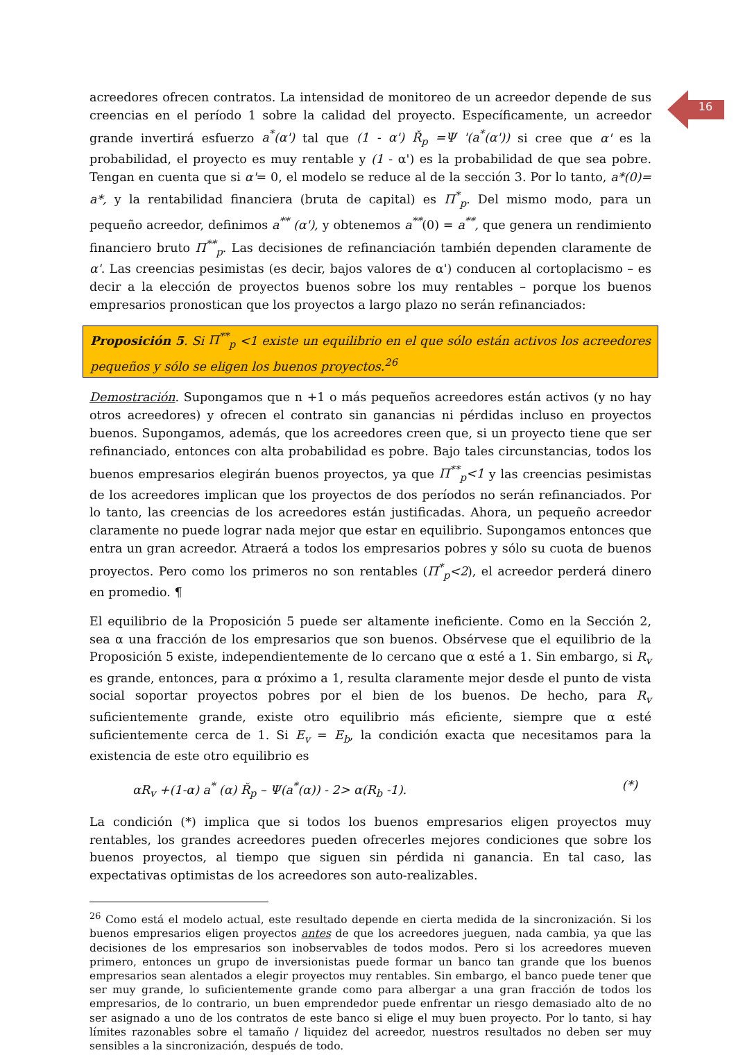16
acreedores ofrecen contratos. La intensidad de monitoreo de un acreedor depende de sus creencias en el período 1 sobre la calidad del proyecto. Específicamente, un acreedor grande invertirá esfuerzo a<sup>*</sup>(α') tal que (1 - α') Ř<sub>p</sub> =Ψ '(a<sup>*</sup>(α')) si cree que α' es la probabilidad, el proyecto es muy rentable y (1 - α') es la probabilidad de que sea pobre. Tengan en cuenta que si α'= 0, el modelo se reduce al de la sección 3. Por lo tanto, a*(0)= a*, y la rentabilidad financiera (bruta de capital) es Π<sup>*</sup><sub>p</sub>. Del mismo modo, para un pequeño acreedor, definimos a<sup>**</sup> (α'), y obtenemos a<sup>**</sup>(0) = a<sup>**</sup>, que genera un rendimiento financiero bruto Π<sup>**</sup><sub>p</sub>. Las decisiones de refinanciación también dependen claramente de α'. Las creencias pesimistas (es decir, bajos valores de α') conducen al cortoplacismo – es decir a la elección de proyectos buenos sobre los muy rentables – porque los buenos empresarios pronostican que los proyectos a largo plazo no serán refinanciados:
Proposición 5. Si Π<sup>**</sup><sub>p</sub> <1 existe un equilibrio en el que sólo están activos los acreedores pequeños y sólo se eligen los buenos proyectos.<sup>26</sup>
Demostración. Supongamos que n +1 o más pequeños acreedores están activos (y no hay otros acreedores) y ofrecen el contrato sin ganancias ni pérdidas incluso en proyectos buenos. Supongamos, además, que los acreedores creen que, si un proyecto tiene que ser refinanciado, entonces con alta probabilidad es pobre. Bajo tales circunstancias, todos los buenos empresarios elegirán buenos proyectos, ya que Π<sup>**</sup><sub>p</sub><1 y las creencias pesimistas de los acreedores implican que los proyectos de dos períodos no serán refinanciados. Por lo tanto, las creencias de los acreedores están justificadas. Ahora, un pequeño acreedor claramente no puede lograr nada mejor que estar en equilibrio. Supongamos entonces que entra un gran acreedor. Atraerá a todos los empresarios pobres y sólo su cuota de buenos proyectos. Pero como los primeros no son rentables (Π<sup>*</sup><sub>p</sub><2), el acreedor perderá dinero en promedio. ¶
El equilibrio de la Proposición 5 puede ser altamente ineficiente. Como en la Sección 2, sea α una fracción de los empresarios que son buenos. Obsérvese que el equilibrio de la Proposición 5 existe, independientemente de lo cercano que α esté a 1. Sin embargo, si R<sub>v</sub> es grande, entonces, para α próximo a 1, resulta claramente mejor desde el punto de vista social soportar proyectos pobres por el bien de los buenos. De hecho, para R<sub>v</sub> suficientemente grande, existe otro equilibrio más eficiente, siempre que α esté suficientemente cerca de 1. Si E<sub>v</sub> = E<sub>b</sub>, la condición exacta que necesitamos para la existencia de este otro equilibrio es
αR<sub>v</sub> +(1-α) a<sup>*</sup> (α) Ř<sub>p</sub> – Ψ(a<sup>*</sup>(α)) - 2> α(R<sub>b</sub> -1). (*)
La condición (*) implica que si todos los buenos empresarios eligen proyectos muy rentables, los grandes acreedores pueden ofrecerles mejores condiciones que sobre los buenos proyectos, al tiempo que siguen sin pérdida ni ganancia. En tal caso, las expectativas optimistas de los acreedores son auto-realizables.
<sup>26</sup> Como está el modelo actual, este resultado depende en cierta medida de la sincronización. Si los buenos empresarios eligen proyectos antes de que los acreedores jueguen, nada cambia, ya que las decisiones de los empresarios son inobservables de todos modos. Pero si los acreedores mueven primero, entonces un grupo de inversionistas puede formar un banco tan grande que los buenos empresarios sean alentados a elegir proyectos muy rentables. Sin embargo, el banco puede tener que ser muy grande, lo suficientemente grande como para albergar a una gran fracción de todos los empresarios, de lo contrario, un buen emprendedor puede enfrentar un riesgo demasiado alto de no ser asignado a uno de los contratos de este banco si elige el muy buen proyecto. Por lo tanto, si hay límites razonables sobre el tamaño / liquidez del acreedor, nuestros resultados no deben ser muy sensibles a la sincronización, después de todo.